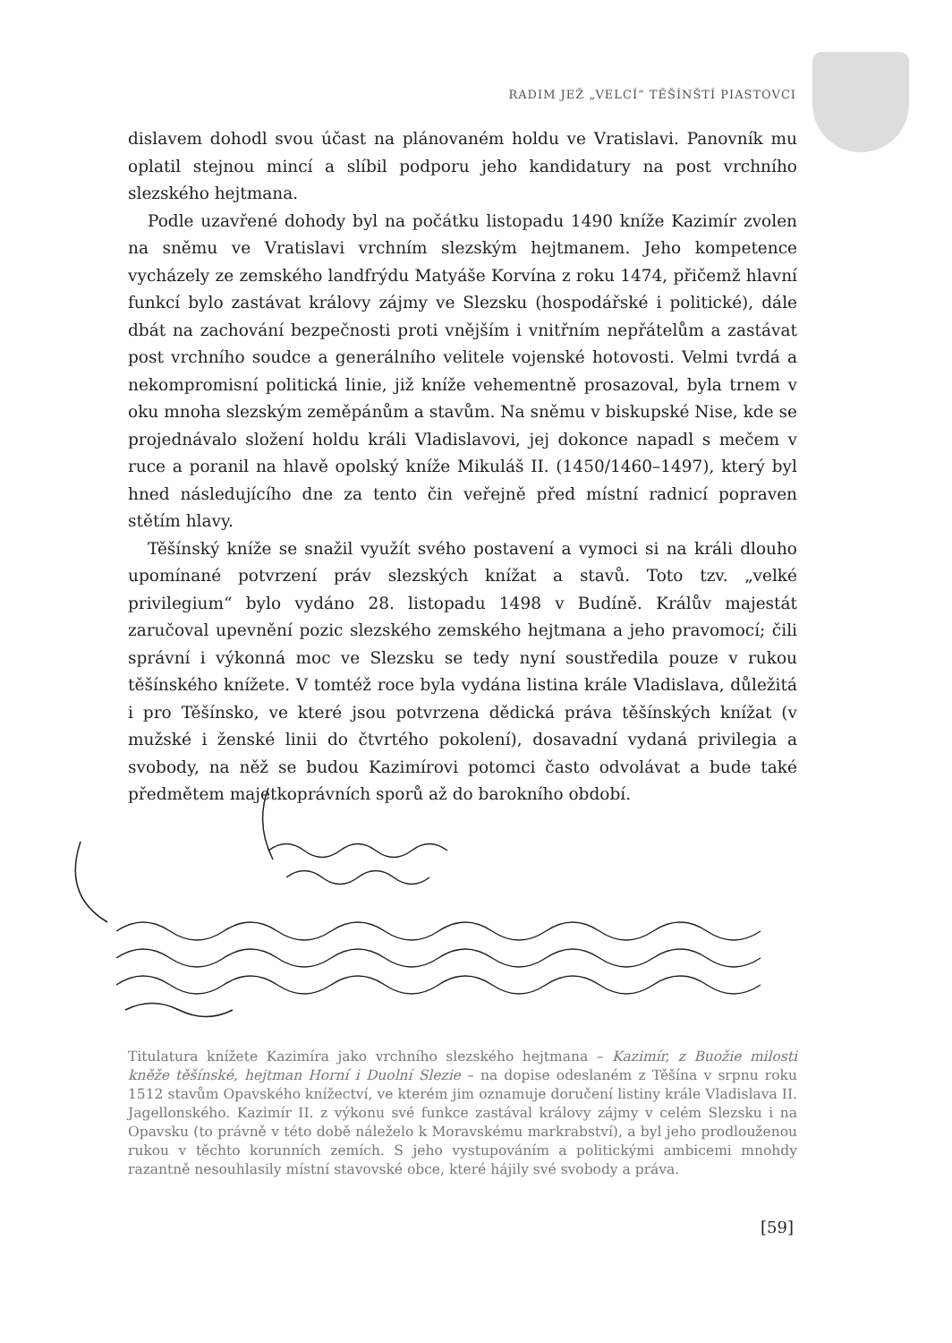RADIM JEŽ „VELCÍ“ TĚŠÍNŠTÍ PIASTOVCI
dislavem dohodl svou účast na plánovaném holdu ve Vratislavi. Panovník mu oplatil stejnou mincí a slíbil podporu jeho kandidatury na post vrchního slezského hejtmana.
Podle uzavřené dohody byl na počátku listopadu 1490 kníže Kazimír zvolen na sněmu ve Vratislavi vrchním slezským hejtmanem. Jeho kompetence vycházely ze zemského landfrýdu Matyáše Korvína z roku 1474, přičemž hlavní funkcí bylo zastávat královy zájmy ve Slezsku (hospodářské i politické), dále dbát na zachování bezpečnosti proti vnějším i vnitřním nepřátelům a zastávat post vrchního soudce a generálního velitele vojenské hotovosti. Velmi tvrdá a nekompromisní politická linie, již kníže vehementně prosazoval, byla trnem v oku mnoha slezským zeměpánům a stavům. Na sněmu v biskupské Nise, kde se projednávalo složení holdu králi Vladislavovi, jej dokonce napadl s mečem v ruce a poranil na hlavě opolský kníže Mikuláš II. (1450/1460–1497), který byl hned následujícího dne za tento čin veřejně před místní radnicí popraven stětím hlavy.
Těšínský kníže se snažil využít svého postavení a vymoci si na králi dlouho upomínané potvrzení práv slezských knížat a stavů. Toto tzv. „velké privilegium“ bylo vydáno 28. listopadu 1498 v Budíně. Králův majestát zaručoval upevnění pozic slezského zemského hejtmana a jeho pravomocí; čili správní i výkonná moc ve Slezsku se tedy nyní soustředila pouze v rukou těšínského knížete. V tomtéž roce byla vydána listina krále Vladislava, důležitá i pro Těšínsko, ve které jsou potvrzena dědická práva těšínských knížat (v mužské i ženské linii do čtvrtého pokolení), dosavadní vydaná privilegia a svobody, na něž se budou Kazimírovi potomci často odvolávat a bude také předmětem majetkoprávních sporů až do barokního období.
Titulatura knížete Kazimíra jako vrchního slezského hejtmana – Kazimír, z Buožie milosti kněže těšínské, hejtman Horní i Duolní Slezie – na dopise odeslaném z Těšína v srpnu roku 1512 stavům Opavského knížectví, ve kterém jim oznamuje doručení listiny krále Vladislava II. Jagellonského. Kazimír II. z výkonu své funkce zastával královy zájmy v celém Slezsku i na Opavsku (to právně v této době náleželo k Moravskému markrabství), a byl jeho prodlouženou rukou v těchto korunních zemích. S jeho vystupováním a politickými ambicemi mnohdy razantně nesouhlasily místní stavovské obce, které hájily své svobody a práva.
[59]